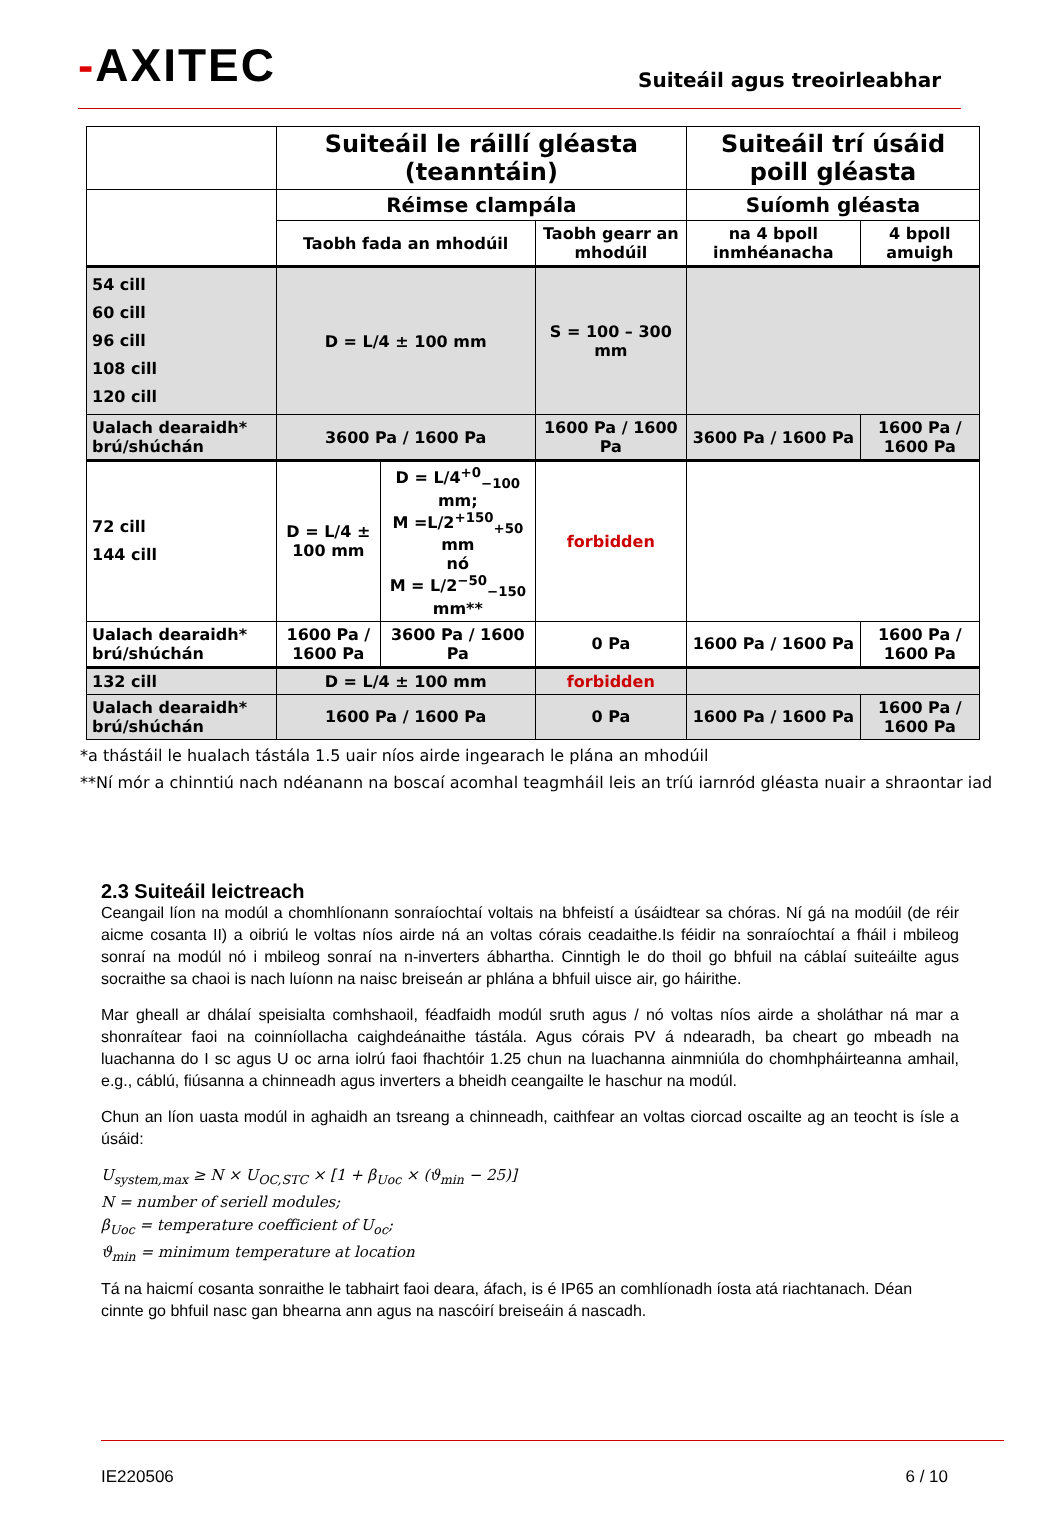-AXITEC
Suiteáil agus treoirleabhar
| | Suiteáil le ráillí gléasta (teanntáin) | | | Suiteáil trí úsáid poill gléasta | |
| | Réimse clampála | | | Suíomh gléasta | |
| | Taobh fada an mhodúil | | Taobh gearr an mhodúil | na 4 bpoll inmhéanacha | 4 bpoll amuigh |
| 54 cill 60 cill 96 cill 108 cill 120 cill | D = L/4 ± 100 mm | | S = 100 – 300 mm | | |
| Ualach dearaidh* brú/shúchán | 3600 Pa / 1600 Pa | | 1600 Pa / 1600 Pa | 3600 Pa / 1600 Pa | 1600 Pa / 1600 Pa |
| 72 cill 144 cill | D = L/4 ± 100 mm | D = L/4<sup>+0</sup><sub>−100</sub> mm; M =L/2<sup>+150</sup><sub>+50</sub> mm nó M = L/2<sup>−50</sup><sub>−150</sub> mm** | forbidden | | |
| Ualach dearaidh* brú/shúchán | 1600 Pa / 1600 Pa | 3600 Pa / 1600 Pa | 0 Pa | 1600 Pa / 1600 Pa | 1600 Pa / 1600 Pa |
| 132 cill | D = L/4 ± 100 mm | | forbidden | | |
| Ualach dearaidh* brú/shúchán | 1600 Pa / 1600 Pa | | 0 Pa | 1600 Pa / 1600 Pa | 1600 Pa / 1600 Pa |
*a thástáil le hualach tástála 1.5 uair níos airde ingearach le plána an mhodúil
**Ní mór a chinntiú nach ndéanann na boscaí acomhal teagmháil leis an tríú iarnród gléasta nuair a shraontar iad
2.3 Suiteáil leictreach
Ceangail líon na modúl a chomhlíonann sonraíochtaí voltais na bhfeistí a úsáidtear sa chóras. Ní gá na modúil (de réir aicme cosanta II) a oibriú le voltas níos airde ná an voltas córais ceadaithe.Is féidir na sonraíochtaí a fháil i mbileog sonraí na modúl nó i mbileog sonraí na n-inverters ábhartha. Cinntigh le do thoil go bhfuil na cáblaí suiteáilte agus socraithe sa chaoi is nach luíonn na naisc breiseán ar phlána a bhfuil uisce air, go háirithe.
Mar gheall ar dhálaí speisialta comhshaoil, féadfaidh modúl sruth agus / nó voltas níos airde a sholáthar ná mar a shonraítear faoi na coinníollacha caighdeánaithe tástála. Agus córais PV á ndearadh, ba cheart go mbeadh na luachanna do I sc agus U oc arna iolrú faoi fhachtóir 1.25 chun na luachanna ainmniúla do chomhpháirteanna amhail, e.g., cáblú, fiúsanna a chinneadh agus inverters a bheidh ceangailte le haschur na modúl.
Chun an líon uasta modúl in aghaidh an tsreang a chinneadh, caithfear an voltas ciorcad oscailte ag an teocht is ísle a úsáid:
U<sub>system,max</sub> ≥ N × U<sub>OC,STC</sub> × [1 + β<sub>Uoc</sub> × (ϑ<sub>min</sub> − 25)]
N = number of seriell modules;
β<sub>Uoc</sub> = temperature coefficient of U<sub>oc</sub>;
ϑ<sub>min</sub> = minimum temperature at location
Tá na haicmí cosanta sonraithe le tabhairt faoi deara, áfach, is é IP65 an comhlíonadh íosta atá riachtanach. Déan cinnte go bhfuil nasc gan bhearna ann agus na nascóirí breiseáin á nascadh.
IE220506 6 / 10